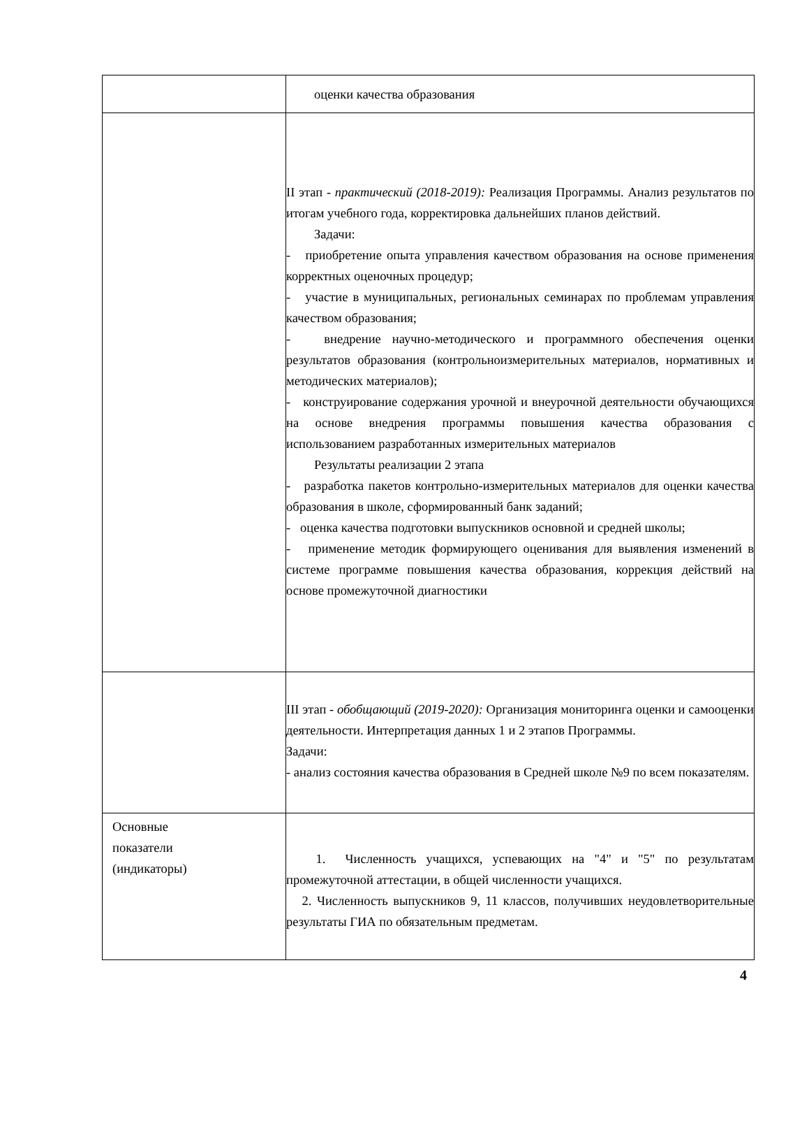| | оценки качества образования |
| | II этап - практический (2018-2019): Реализация Программы. Анализ результатов по итогам учебного года, корректировка дальнейших планов действий. Задачи: - приобретение опыта управления качеством образования на основе применения корректных оценочных процедур; - участие в муниципальных, региональных семинарах по проблемам управления качеством образования; - внедрение научно-методического и программного обеспечения оценки результатов образования (контрольноизмерительных материалов, нормативных и методических материалов); - конструирование содержания урочной и внеурочной деятельности обучающихся на основе внедрения программы повышения качества образования с использованием разработанных измерительных материалов Результаты реализации 2 этапа - разработка пакетов контрольно-измерительных материалов для оценки качества образования в школе, сформированный банк заданий; - оценка качества подготовки выпускников основной и средней школы; - применение методик формирующего оценивания для выявления изменений в системе программе повышения качества образования, коррекция действий на основе промежуточной диагностики |
| | III этап - обобщающий (2019-2020): Организация мониторинга оценки и самооценки деятельности. Интерпретация данных 1 и 2 этапов Программы. Задачи: - анализ состояния качества образования в Средней школе №9 по всем показателям. |
| Основные показатели (индикаторы) | 1. Численность учащихся, успевающих на "4" и "5" по результатам промежуточной аттестации, в общей численности учащихся. 2. Численность выпускников 9, 11 классов, получивших неудовлетворительные результаты ГИА по обязательным предметам. |
4